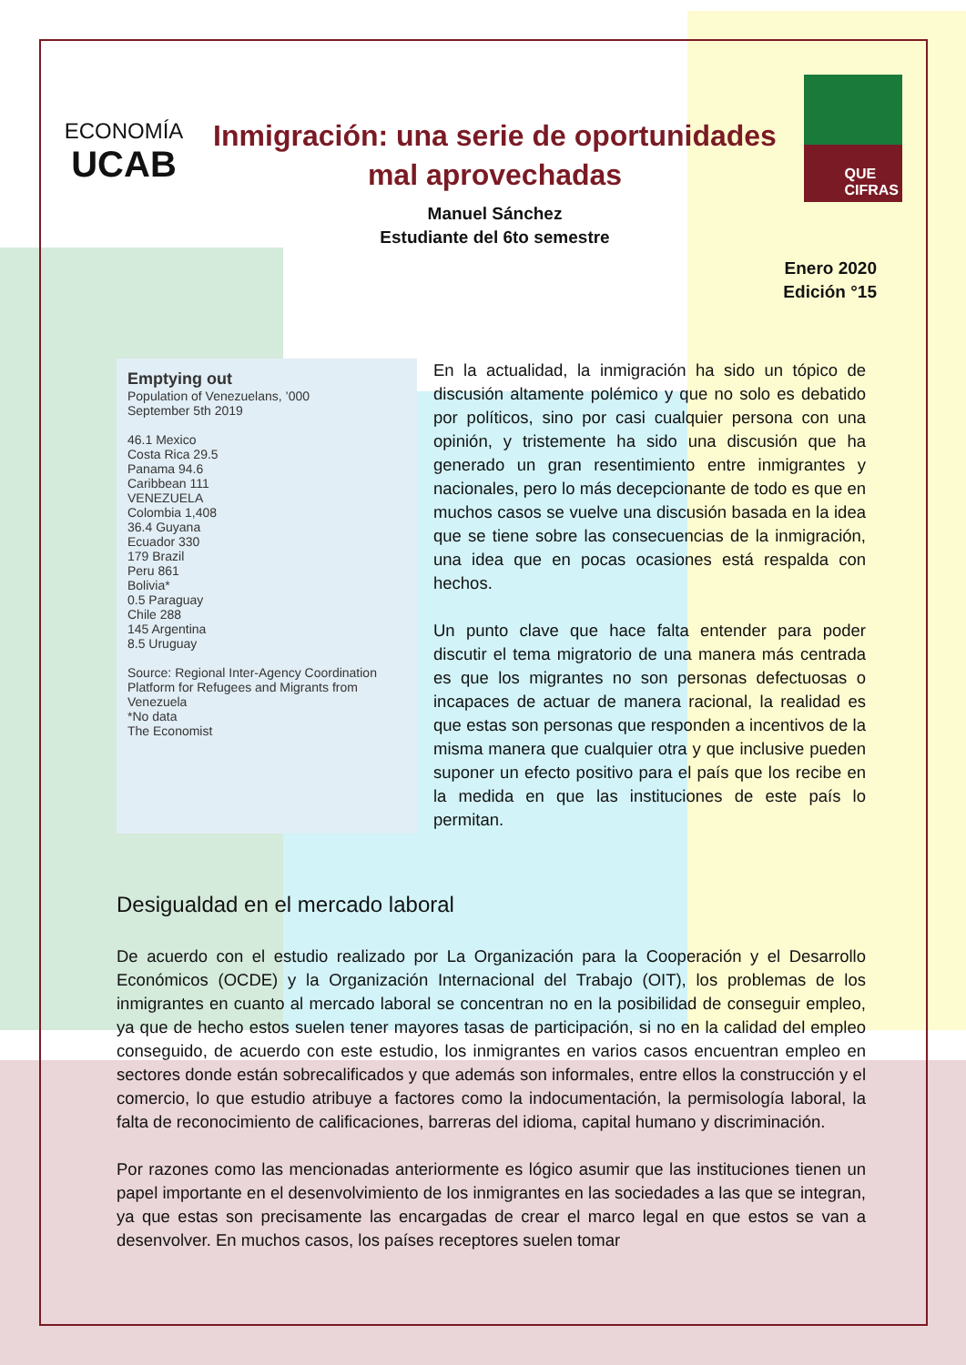ECONOMÍA
UCAB
Inmigración: una serie de oportunidades mal aprovechadas
Manuel Sánchez
Estudiante del 6to semestre
QUE
CIFRAS
Enero 2020
Edición °15
Emptying out
Population of Venezuelans, ’000
September 5th 2019
46.1 Mexico
Costa Rica 29.5
Panama 94.6
Caribbean 111
VENEZUELA
Colombia 1,408
36.4 Guyana
Ecuador 330
179 Brazil
Peru 861
Bolivia*
0.5 Paraguay
Chile 288
145 Argentina
8.5 Uruguay
Source: Regional Inter-Agency Coordination Platform for Refugees and Migrants from Venezuela
*No data
The Economist
En la actualidad, la inmigración ha sido un tópico de discusión altamente polémico y que no solo es debatido por políticos, sino por casi cualquier persona con una opinión, y tristemente ha sido una discusión que ha generado un gran resentimiento entre inmigrantes y nacionales, pero lo más decepcionante de todo es que en muchos casos se vuelve una discusión basada en la idea que se tiene sobre las consecuencias de la inmigración, una idea que en pocas ocasiones está respalda con hechos.
Un punto clave que hace falta entender para poder discutir el tema migratorio de una manera más centrada es que los migrantes no son personas defectuosas o incapaces de actuar de manera racional, la realidad es que estas son personas que responden a incentivos de la misma manera que cualquier otra y que inclusive pueden suponer un efecto positivo para el país que los recibe en la medida en que las instituciones de este país lo permitan.
Desigualdad en el mercado laboral
De acuerdo con el estudio realizado por La Organización para la Cooperación y el Desarrollo Económicos (OCDE) y la Organización Internacional del Trabajo (OIT), los problemas de los inmigrantes en cuanto al mercado laboral se concentran no en la posibilidad de conseguir empleo, ya que de hecho estos suelen tener mayores tasas de participación, si no en la calidad del empleo conseguido, de acuerdo con este estudio, los inmigrantes en varios casos encuentran empleo en sectores donde están sobrecalificados y que además son informales, entre ellos la construcción y el comercio, lo que estudio atribuye a factores como la indocumentación, la permisología laboral, la falta de reconocimiento de calificaciones, barreras del idioma, capital humano y discriminación.
Por razones como las mencionadas anteriormente es lógico asumir que las instituciones tienen un papel importante en el desenvolvimiento de los inmigrantes en las sociedades a las que se integran, ya que estas son precisamente las encargadas de crear el marco legal en que estos se van a desenvolver. En muchos casos, los países receptores suelen tomar